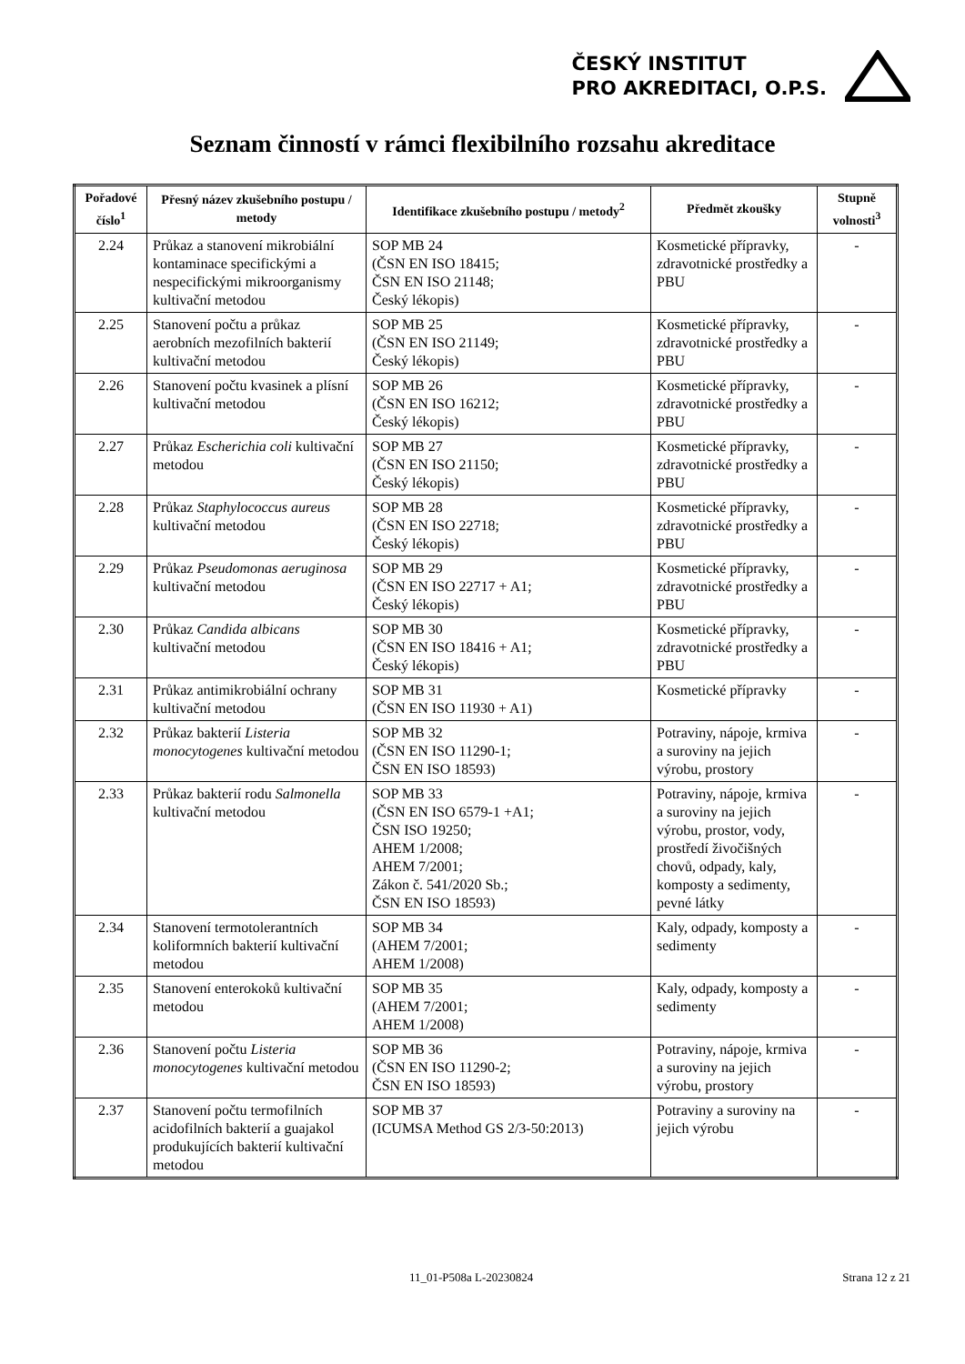ČESKÝ INSTITUT
PRO AKREDITACI, O.P.S.
Seznam činností v rámci flexibilního rozsahu akreditace
| Pořadové číslo<sup>1</sup> | Přesný název zkušebního postupu / metody | Identifikace zkušebního postupu / metody<sup>2</sup> | Předmět zkoušky | Stupně volnosti<sup>3</sup> |
| --- | --- | --- | --- | --- |
| 2.24 | Průkaz a stanovení mikrobiální kontaminace specifickými a nespecifickými mikroorganismy kultivační metodou | SOP MB 24 (ČSN EN ISO 18415; ČSN EN ISO 21148; Český lékopis) | Kosmetické přípravky, zdravotnické prostředky a PBU | - |
| 2.25 | Stanovení počtu a průkaz aerobních mezofilních bakterií kultivační metodou | SOP MB 25 (ČSN EN ISO 21149; Český lékopis) | Kosmetické přípravky, zdravotnické prostředky a PBU | - |
| 2.26 | Stanovení počtu kvasinek a plísní kultivační metodou | SOP MB 26 (ČSN EN ISO 16212; Český lékopis) | Kosmetické přípravky, zdravotnické prostředky a PBU | - |
| 2.27 | Průkaz Escherichia coli kultivační metodou | SOP MB 27 (ČSN EN ISO 21150; Český lékopis) | Kosmetické přípravky, zdravotnické prostředky a PBU | - |
| 2.28 | Průkaz Staphylococcus aureus kultivační metodou | SOP MB 28 (ČSN EN ISO 22718; Český lékopis) | Kosmetické přípravky, zdravotnické prostředky a PBU | - |
| 2.29 | Průkaz Pseudomonas aeruginosa kultivační metodou | SOP MB 29 (ČSN EN ISO 22717 + A1; Český lékopis) | Kosmetické přípravky, zdravotnické prostředky a PBU | - |
| 2.30 | Průkaz Candida albicans kultivační metodou | SOP MB 30 (ČSN EN ISO 18416 + A1; Český lékopis) | Kosmetické přípravky, zdravotnické prostředky a PBU | - |
| 2.31 | Průkaz antimikrobiální ochrany kultivační metodou | SOP MB 31 (ČSN EN ISO 11930 + A1) | Kosmetické přípravky | - |
| 2.32 | Průkaz bakterií Listeria monocytogenes kultivační metodou | SOP MB 32 (ČSN EN ISO 11290-1; ČSN EN ISO 18593) | Potraviny, nápoje, krmiva a suroviny na jejich výrobu, prostory | - |
| 2.33 | Průkaz bakterií rodu Salmonella kultivační metodou | SOP MB 33 (ČSN EN ISO 6579-1 +A1; ČSN ISO 19250; AHEM 1/2008; AHEM 7/2001; Zákon č. 541/2020 Sb.; ČSN EN ISO 18593) | Potraviny, nápoje, krmiva a suroviny na jejich výrobu, prostor, vody, prostředí živočišných chovů, odpady, kaly, komposty a sedimenty, pevné látky | - |
| 2.34 | Stanovení termotolerantních koliformních bakterií kultivační metodou | SOP MB 34 (AHEM 7/2001; AHEM 1/2008) | Kaly, odpady, komposty a sedimenty | - |
| 2.35 | Stanovení enterokoků kultivační metodou | SOP MB 35 (AHEM 7/2001; AHEM 1/2008) | Kaly, odpady, komposty a sedimenty | - |
| 2.36 | Stanovení počtu Listeria monocytogenes kultivační metodou | SOP MB 36 (ČSN EN ISO 11290-2; ČSN EN ISO 18593) | Potraviny, nápoje, krmiva a suroviny na jejich výrobu, prostory | - |
| 2.37 | Stanovení počtu termofilních acidofilních bakterií a guajakol produkujících bakterií kultivační metodou | SOP MB 37 (ICUMSA Method GS 2/3-50:2013) | Potraviny a suroviny na jejich výrobu | - |
11_01-P508a L-20230824 Strana 12 z 21